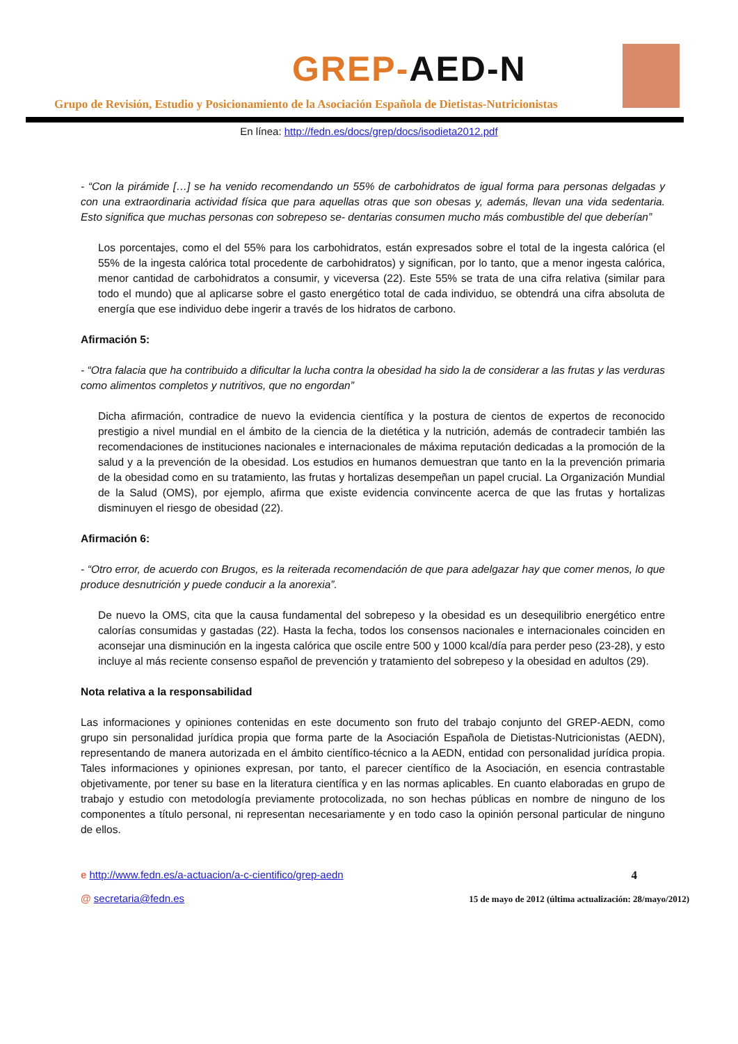GREP-AED-N
Grupo de Revisión, Estudio y Posicionamiento de la Asociación Española de Dietistas-Nutricionistas
En línea: http://fedn.es/docs/grep/docs/isodieta2012.pdf
- “Con la pirámide […] se ha venido recomendando un 55% de carbohidratos de igual forma para personas delgadas y con una extraordinaria actividad física que para aquellas otras que son obesas y, además, llevan una vida sedentaria. Esto significa que muchas personas con sobrepeso se- dentarias consumen mucho más combustible del que deberían”
Los porcentajes, como el del 55% para los carbohidratos, están expresados sobre el total de la ingesta calórica (el 55% de la ingesta calórica total procedente de carbohidratos) y significan, por lo tanto, que a menor ingesta calórica, menor cantidad de carbohidratos a consumir, y viceversa (22). Este 55% se trata de una cifra relativa (similar para todo el mundo) que al aplicarse sobre el gasto energético total de cada individuo, se obtendrá una cifra absoluta de energía que ese individuo debe ingerir a través de los hidratos de carbono.
Afirmación 5:
- “Otra falacia que ha contribuido a dificultar la lucha contra la obesidad ha sido la de considerar a las frutas y las verduras como alimentos completos y nutritivos, que no engordan”
Dicha afirmación, contradice de nuevo la evidencia científica y la postura de cientos de expertos de reconocido prestigio a nivel mundial en el ámbito de la ciencia de la dietética y la nutrición, además de contradecir también las recomendaciones de instituciones nacionales e internacionales de máxima reputación dedicadas a la promoción de la salud y a la prevención de la obesidad. Los estudios en humanos demuestran que tanto en la la prevención primaria de la obesidad como en su tratamiento, las frutas y hortalizas desempeñan un papel crucial. La Organización Mundial de la Salud (OMS), por ejemplo, afirma que existe evidencia convincente acerca de que las frutas y hortalizas disminuyen el riesgo de obesidad (22).
Afirmación 6:
- “Otro error, de acuerdo con Brugos, es la reiterada recomendación de que para adelgazar hay que comer menos, lo que produce desnutrición y puede conducir a la anorexia”.
De nuevo la OMS, cita que la causa fundamental del sobrepeso y la obesidad es un desequilibrio energético entre calorías consumidas y gastadas (22). Hasta la fecha, todos los consensos nacionales e internacionales coinciden en aconsejar una disminución en la ingesta calórica que oscile entre 500 y 1000 kcal/día para perder peso (23-28), y esto incluye al más reciente consenso español de prevención y tratamiento del sobrepeso y la obesidad en adultos (29).
Nota relativa a la responsabilidad
Las informaciones y opiniones contenidas en este documento son fruto del trabajo conjunto del GREP-AEDN, como grupo sin personalidad jurídica propia que forma parte de la Asociación Española de Dietistas-Nutricionistas (AEDN), representando de manera autorizada en el ámbito científico-técnico a la AEDN, entidad con personalidad jurídica propia. Tales informaciones y opiniones expresan, por tanto, el parecer científico de la Asociación, en esencia contrastable objetivamente, por tener su base en la literatura científica y en las normas aplicables. En cuanto elaboradas en grupo de trabajo y estudio con metodología previamente protocolizada, no son hechas públicas en nombre de ninguno de los componentes a título personal, ni representan necesariamente y en todo caso la opinión personal particular de ninguno de ellos.
e http://www.fedn.es/a-actuacion/a-c-cientifico/grep-aedn
@ secretaria@fedn.es
4
15 de mayo de 2012 (última actualización: 28/mayo/2012)